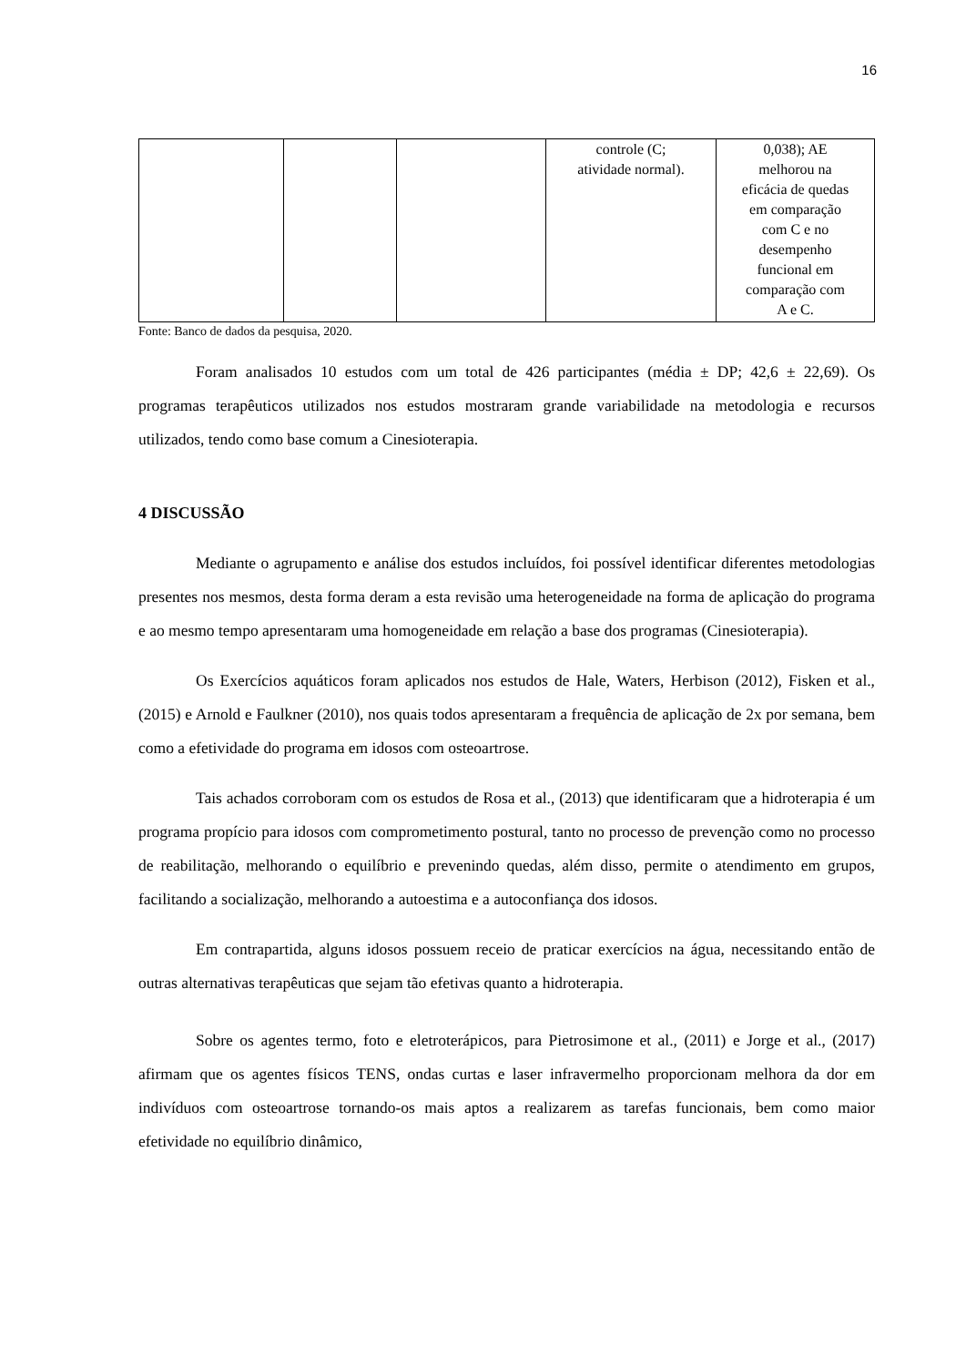16
| | | | controle (C; atividade normal). | 0,038); AE melhorou na eficácia de quedas em comparação com C e no desempenho funcional em comparação com A e C. |
Fonte: Banco de dados da pesquisa, 2020.
Foram analisados 10 estudos com um total de 426 participantes (média ± DP; 42,6 ± 22,69). Os programas terapêuticos utilizados nos estudos mostraram grande variabilidade na metodologia e recursos utilizados, tendo como base comum a Cinesioterapia.
4 DISCUSSÃO
Mediante o agrupamento e análise dos estudos incluídos, foi possível identificar diferentes metodologias presentes nos mesmos, desta forma deram a esta revisão uma heterogeneidade na forma de aplicação do programa e ao mesmo tempo apresentaram uma homogeneidade em relação a base dos programas (Cinesioterapia).
Os Exercícios aquáticos foram aplicados nos estudos de Hale, Waters, Herbison (2012), Fisken et al., (2015) e Arnold e Faulkner (2010), nos quais todos apresentaram a frequência de aplicação de 2x por semana, bem como a efetividade do programa em idosos com osteoartrose.
Tais achados corroboram com os estudos de Rosa et al., (2013) que identificaram que a hidroterapia é um programa propício para idosos com comprometimento postural, tanto no processo de prevenção como no processo de reabilitação, melhorando o equilíbrio e prevenindo quedas, além disso, permite o atendimento em grupos, facilitando a socialização, melhorando a autoestima e a autoconfiança dos idosos.
Em contrapartida, alguns idosos possuem receio de praticar exercícios na água, necessitando então de outras alternativas terapêuticas que sejam tão efetivas quanto a hidroterapia.
Sobre os agentes termo, foto e eletroterápicos, para Pietrosimone et al., (2011) e Jorge et al., (2017) afirmam que os agentes físicos TENS, ondas curtas e laser infravermelho proporcionam melhora da dor em indivíduos com osteoartrose tornando-os mais aptos a realizarem as tarefas funcionais, bem como maior efetividade no equilíbrio dinâmico,